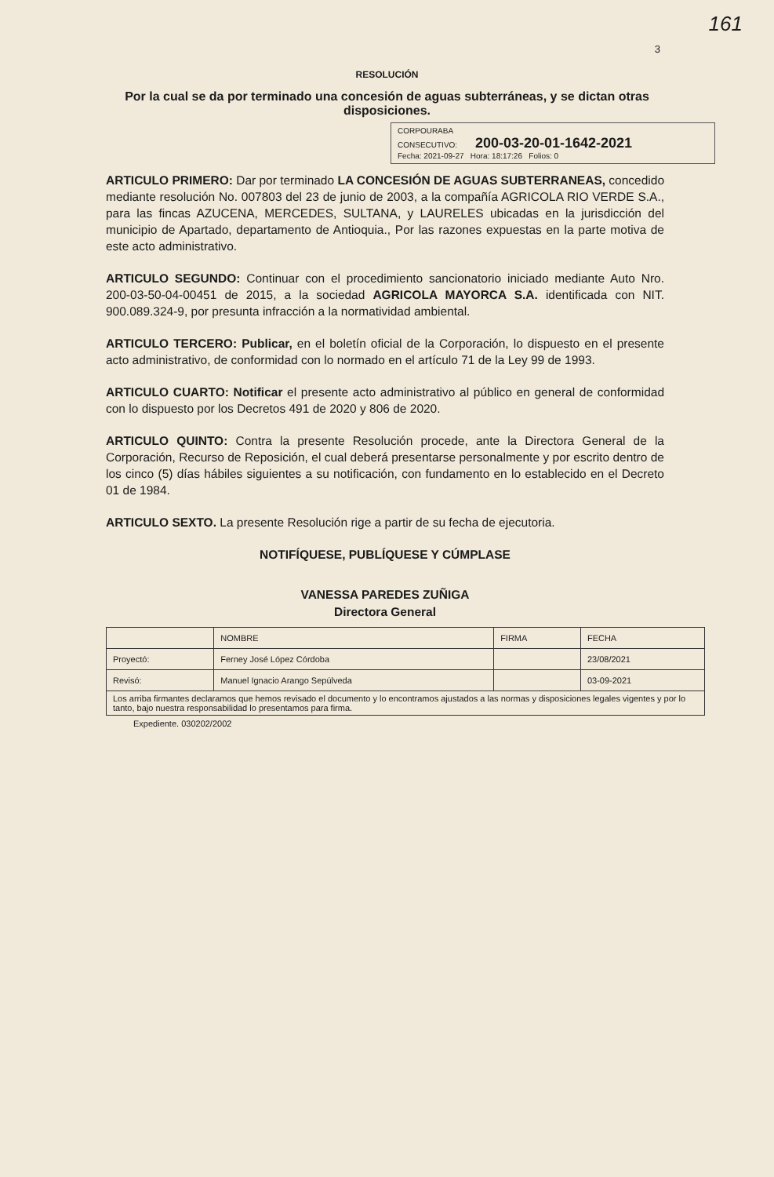161
3
RESOLUCIÓN
Por la cual se da por terminado una concesión de aguas subterráneas, y se dictan otras disposiciones.
CORPOURABA
CONSECUTIVO: 200-03-20-01-1642-2021
Fecha: 2021-09-27 Hora: 18:17:26 Folios: 0
ARTICULO PRIMERO: Dar por terminado LA CONCESIÓN DE AGUAS SUBTERRANEAS, concedido mediante resolución No. 007803 del 23 de junio de 2003, a la compañía AGRICOLA RIO VERDE S.A., para las fincas AZUCENA, MERCEDES, SULTANA, y LAURELES ubicadas en la jurisdicción del municipio de Apartado, departamento de Antioquia., Por las razones expuestas en la parte motiva de este acto administrativo.
ARTICULO SEGUNDO: Continuar con el procedimiento sancionatorio iniciado mediante Auto Nro. 200-03-50-04-00451 de 2015, a la sociedad AGRICOLA MAYORCA S.A. identificada con NIT. 900.089.324-9, por presunta infracción a la normatividad ambiental.
ARTICULO TERCERO: Publicar, en el boletín oficial de la Corporación, lo dispuesto en el presente acto administrativo, de conformidad con lo normado en el artículo 71 de la Ley 99 de 1993.
ARTICULO CUARTO: Notificar el presente acto administrativo al público en general de conformidad con lo dispuesto por los Decretos 491 de 2020 y 806 de 2020.
ARTICULO QUINTO: Contra la presente Resolución procede, ante la Directora General de la Corporación, Recurso de Reposición, el cual deberá presentarse personalmente y por escrito dentro de los cinco (5) días hábiles siguientes a su notificación, con fundamento en lo establecido en el Decreto 01 de 1984.
ARTICULO SEXTO. La presente Resolución rige a partir de su fecha de ejecutoria.
NOTIFÍQUESE, PUBLÍQUESE Y CÚMPLASE
VANESSA PAREDES ZUÑIGA
Directora General
| | NOMBRE | FIRMA | FECHA |
| --- | --- | --- | --- |
| Proyectó: | Ferney José López Córdoba | | 23/08/2021 |
| Revisó: | Manuel Ignacio Arango Sepúlveda | | 03-09-2021 |
| Los arriba firmantes declaramos que hemos revisado el documento y lo encontramos ajustados a las normas y disposiciones legales vigentes y por lo tanto, bajo nuestra responsabilidad lo presentamos para firma. | | | |
Expediente. 030202/2002